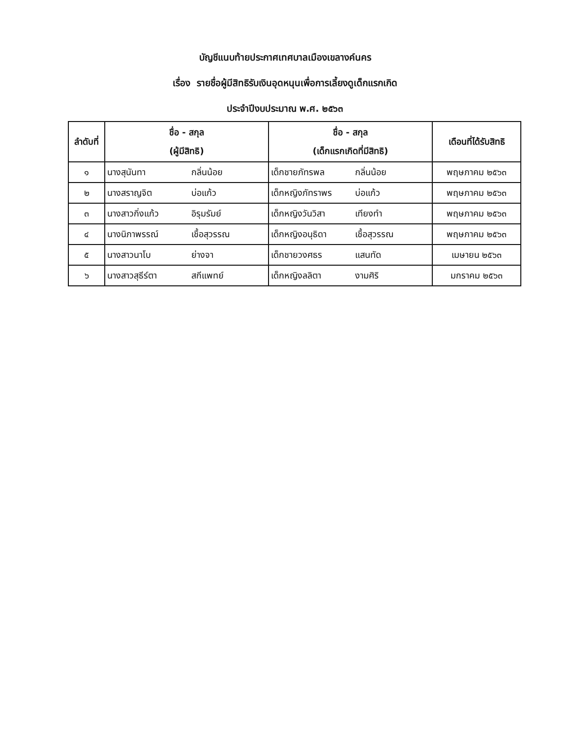บัญชีแนบท้ายประกาศเทศบาลเมืองเขลางค์นคร
เรื่อง รายชื่อผู้มีสิทธิรับเงินอุดหนุนเพื่อการเลี้ยงดูเด็กแรกเกิด
ประจำปีงบประมาณ พ.ศ. ๒๕๖๓
| ลำดับที่ | ชื่อ - สกุล (ผู้มีสิทธิ) | ชื่อ - สกุล (เด็กแรกเกิดที่มีสิทธิ) | เดือนที่ได้รับสิทธิ |
| --- | --- | --- | --- |
| ๑ | นางสุนันทา กลิ่นน้อย | เด็กชายภัทรพล กลิ่นน้อย | พฤษภาคม ๒๕๖๓ |
| ๒ | นางสราญจิต บ่อแก้ว | เด็กหญิงภัทราพร บ่อแก้ว | พฤษภาคม ๒๕๖๓ |
| ๓ | นางสาวกิ่งแก้ว อิรุมรัมย์ | เด็กหญิงวันวิสา เทียงทำ | พฤษภาคม ๒๕๖๓ |
| ๔ | นางนิภาพรรณ์ เชื้อสุวรรณ | เด็กหญิงอนุธิดา เชื้อสุวรรณ | พฤษภาคม ๒๕๖๓ |
| ๕ | นางสาวนาโบ ย่างจา | เด็กชายวงศธร แสนทัด | เมษายน ๒๕๖๓ |
| ๖ | นางสาวสุธีร์ตา สกีแพทย์ | เด็กหญิงลลิตา งามศิริ | มกราคม ๒๕๖๓ |